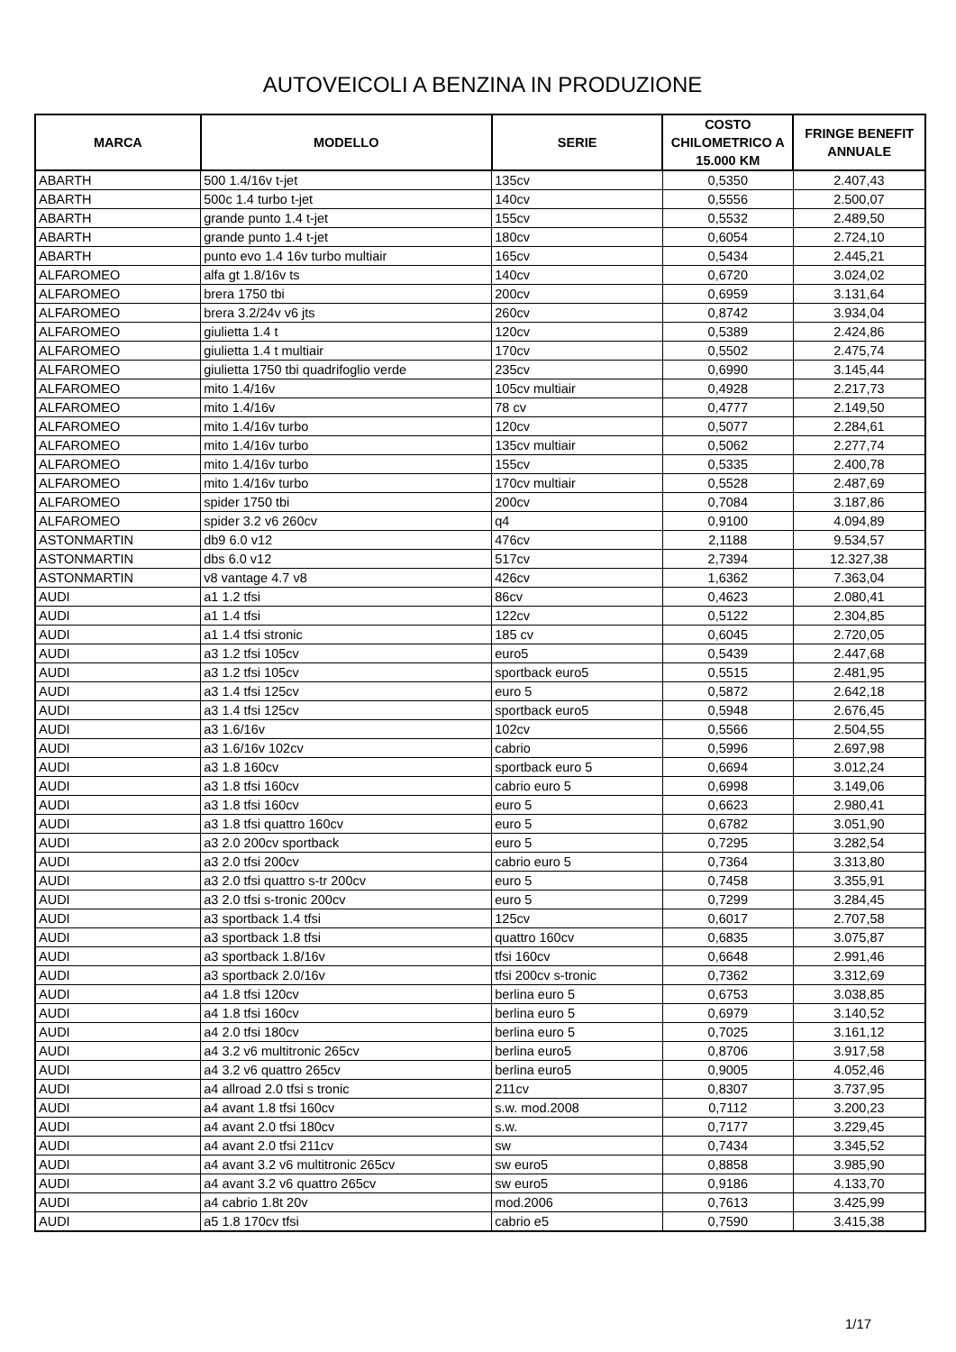AUTOVEICOLI A BENZINA IN PRODUZIONE
| MARCA | MODELLO | SERIE | COSTO CHILOMETRICO A 15.000 KM | FRINGE BENEFIT ANNUALE |
| --- | --- | --- | --- | --- |
| ABARTH | 500 1.4/16v t-jet | 135cv | 0,5350 | 2.407,43 |
| ABARTH | 500c 1.4 turbo t-jet | 140cv | 0,5556 | 2.500,07 |
| ABARTH | grande punto 1.4 t-jet | 155cv | 0,5532 | 2.489,50 |
| ABARTH | grande punto 1.4 t-jet | 180cv | 0,6054 | 2.724,10 |
| ABARTH | punto evo 1.4 16v turbo multiair | 165cv | 0,5434 | 2.445,21 |
| ALFAROMEO | alfa gt 1.8/16v ts | 140cv | 0,6720 | 3.024,02 |
| ALFAROMEO | brera 1750 tbi | 200cv | 0,6959 | 3.131,64 |
| ALFAROMEO | brera 3.2/24v v6 jts | 260cv | 0,8742 | 3.934,04 |
| ALFAROMEO | giulietta 1.4 t | 120cv | 0,5389 | 2.424,86 |
| ALFAROMEO | giulietta 1.4 t multiair | 170cv | 0,5502 | 2.475,74 |
| ALFAROMEO | giulietta 1750 tbi quadrifoglio verde | 235cv | 0,6990 | 3.145,44 |
| ALFAROMEO | mito 1.4/16v | 105cv multiair | 0,4928 | 2.217,73 |
| ALFAROMEO | mito 1.4/16v | 78 cv | 0,4777 | 2.149,50 |
| ALFAROMEO | mito 1.4/16v turbo | 120cv | 0,5077 | 2.284,61 |
| ALFAROMEO | mito 1.4/16v turbo | 135cv multiair | 0,5062 | 2.277,74 |
| ALFAROMEO | mito 1.4/16v turbo | 155cv | 0,5335 | 2.400,78 |
| ALFAROMEO | mito 1.4/16v turbo | 170cv multiair | 0,5528 | 2.487,69 |
| ALFAROMEO | spider 1750 tbi | 200cv | 0,7084 | 3.187,86 |
| ALFAROMEO | spider 3.2 v6 260cv | q4 | 0,9100 | 4.094,89 |
| ASTONMARTIN | db9 6.0 v12 | 476cv | 2,1188 | 9.534,57 |
| ASTONMARTIN | dbs 6.0 v12 | 517cv | 2,7394 | 12.327,38 |
| ASTONMARTIN | v8 vantage 4.7 v8 | 426cv | 1,6362 | 7.363,04 |
| AUDI | a1 1.2 tfsi | 86cv | 0,4623 | 2.080,41 |
| AUDI | a1 1.4 tfsi | 122cv | 0,5122 | 2.304,85 |
| AUDI | a1 1.4 tfsi stronic | 185 cv | 0,6045 | 2.720,05 |
| AUDI | a3 1.2 tfsi 105cv | euro5 | 0,5439 | 2.447,68 |
| AUDI | a3 1.2 tfsi 105cv | sportback euro5 | 0,5515 | 2.481,95 |
| AUDI | a3 1.4 tfsi 125cv | euro 5 | 0,5872 | 2.642,18 |
| AUDI | a3 1.4 tfsi 125cv | sportback euro5 | 0,5948 | 2.676,45 |
| AUDI | a3 1.6/16v | 102cv | 0,5566 | 2.504,55 |
| AUDI | a3 1.6/16v 102cv | cabrio | 0,5996 | 2.697,98 |
| AUDI | a3 1.8 160cv | sportback euro 5 | 0,6694 | 3.012,24 |
| AUDI | a3 1.8 tfsi 160cv | cabrio euro 5 | 0,6998 | 3.149,06 |
| AUDI | a3 1.8 tfsi 160cv | euro 5 | 0,6623 | 2.980,41 |
| AUDI | a3 1.8 tfsi quattro 160cv | euro 5 | 0,6782 | 3.051,90 |
| AUDI | a3 2.0 200cv sportback | euro 5 | 0,7295 | 3.282,54 |
| AUDI | a3 2.0 tfsi 200cv | cabrio euro 5 | 0,7364 | 3.313,80 |
| AUDI | a3 2.0 tfsi quattro s-tr 200cv | euro 5 | 0,7458 | 3.355,91 |
| AUDI | a3 2.0 tfsi s-tronic 200cv | euro 5 | 0,7299 | 3.284,45 |
| AUDI | a3 sportback 1.4 tfsi | 125cv | 0,6017 | 2.707,58 |
| AUDI | a3 sportback 1.8 tfsi | quattro 160cv | 0,6835 | 3.075,87 |
| AUDI | a3 sportback 1.8/16v | tfsi 160cv | 0,6648 | 2.991,46 |
| AUDI | a3 sportback 2.0/16v | tfsi 200cv s-tronic | 0,7362 | 3.312,69 |
| AUDI | a4 1.8 tfsi 120cv | berlina euro 5 | 0,6753 | 3.038,85 |
| AUDI | a4 1.8 tfsi 160cv | berlina euro 5 | 0,6979 | 3.140,52 |
| AUDI | a4 2.0 tfsi 180cv | berlina euro 5 | 0,7025 | 3.161,12 |
| AUDI | a4 3.2 v6 multitronic 265cv | berlina euro5 | 0,8706 | 3.917,58 |
| AUDI | a4 3.2 v6 quattro 265cv | berlina euro5 | 0,9005 | 4.052,46 |
| AUDI | a4 allroad 2.0 tfsi s tronic | 211cv | 0,8307 | 3.737,95 |
| AUDI | a4 avant 1.8 tfsi 160cv | s.w. mod.2008 | 0,7112 | 3.200,23 |
| AUDI | a4 avant 2.0 tfsi 180cv | s.w. | 0,7177 | 3.229,45 |
| AUDI | a4 avant 2.0 tfsi 211cv | sw | 0,7434 | 3.345,52 |
| AUDI | a4 avant 3.2 v6 multitronic 265cv | sw euro5 | 0,8858 | 3.985,90 |
| AUDI | a4 avant 3.2 v6 quattro 265cv | sw euro5 | 0,9186 | 4.133,70 |
| AUDI | a4 cabrio 1.8t 20v | mod.2006 | 0,7613 | 3.425,99 |
| AUDI | a5 1.8 170cv tfsi | cabrio e5 | 0,7590 | 3.415,38 |
1/17